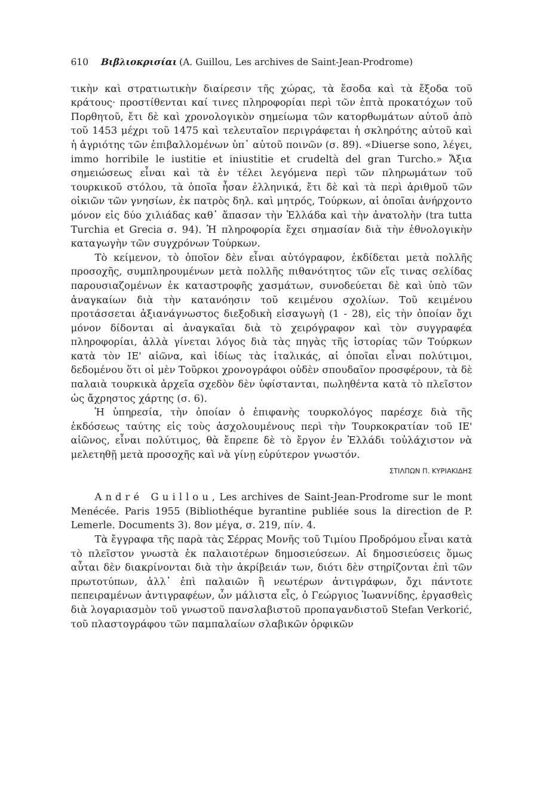610 Βιβλιοκρισίαι (A. Guillou, Les archives de Saint-Jean-Prodrome)
τικὴν καὶ στρατιωτικὴν διαίρεσιν τῆς χώρας, τὰ ἔσοδα καὶ τὰ ἔξοδα τοῦ κράτους· προστίθενται καί τινες πληροφορίαι περὶ τῶν ἑπτὰ προκατόχων τοῦ Πορθητοῦ, ἔτι δὲ καὶ χρονολογικὸν σημείωμα τῶν κατορθωμάτων αὐτοῦ ἀπὸ τοῦ 1453 μέχρι τοῦ 1475 καὶ τελευταῖον περιγράφεται ἡ σκληρότης αὐτοῦ καὶ ἡ ἀγριότης τῶν ἐπιβαλλομένων ὑπ᾽ αὐτοῦ ποινῶν (σ. 89). «Diuerse sono, λέγει, immo horribile le iustitie et iniustitie et crudeltà del gran Turcho.» Ἄξια σημειώσεως εἶναι καὶ τὰ ἐν τέλει λεγόμενα περὶ τῶν πληρωμάτων τοῦ τουρκικοῦ στόλου, τὰ ὁποῖα ἦσαν ἑλληνικά, ἔτι δὲ καὶ τὰ περὶ ἀριθμοῦ τῶν οἰκιῶν τῶν γνησίων, ἐκ πατρὸς δηλ. καὶ μητρός, Τούρκων, αἱ ὁποῖαι ἀνήρχοντο μόνον εἰς δύο χιλιάδας καθ᾽ ἅπασαν τὴν Ἑλλάδα καὶ τὴν ἀνατολὴν (tra tutta Turchia et Grecia σ. 94). Ἡ πληροφορία ἔχει σημασίαν διὰ τὴν ἐθνολογικὴν καταγωγὴν τῶν συγχρόνων Τούρκων.
Τὸ κείμενον, τὸ ὁποῖον δὲν εἶναι αὐτόγραφον, ἐκδίδεται μετὰ πολλῆς προσοχῆς, συμπληρουμένων μετὰ πολλῆς πιθανότητος τῶν εἴς τινας σελίδας παρουσιαζομένων ἐκ καταστροφῆς χασμάτων, συνοδεύεται δὲ καὶ ὑπὸ τῶν ἀναγκαίων διὰ τὴν κατανόησιν τοῦ κειμένου σχολίων. Τοῦ κειμένου προτάσσεται ἀξιανάγνωστος διεξοδικὴ εἰσαγωγὴ (1 - 28), εἰς τὴν ὁποίαν ὄχι μόνον δίδονται αἱ ἀναγκαῖαι διὰ τὸ χειρόγραφον καὶ τὸν συγγραφέα πληροφορίαι, ἀλλὰ γίνεται λόγος διὰ τὰς πηγὰς τῆς ἱστορίας τῶν Τούρκων κατὰ τὸν ΙΕ' αἰῶνα, καὶ ἰδίως τὰς ἰταλικάς, αἱ ὁποῖαι εἶναι πολύτιμοι, δεδομένου ὅτι οἱ μὲν Τοῦρκοι χρονογράφοι οὐδὲν σπουδαῖον προσφέρουν, τὰ δὲ παλαιὰ τουρκικὰ ἀρχεῖα σχεδὸν δὲν ὑφίστανται, πωληθέντα κατὰ τὸ πλεῖστον ὡς ἄχρηστος χάρτης (σ. 6).
Ἡ ὑπηρεσία, τὴν ὁποίαν ὁ ἐπιφανὴς τουρκολόγος παρέσχε διὰ τῆς ἐκδόσεως ταύτης εἰς τοὺς ἀσχολουμένους περὶ τὴν Τουρκοκρατίαν τοῦ ΙΕ' αἰῶνος, εἶναι πολύτιμος, θὰ ἔπρεπε δὲ τὸ ἔργον ἐν Ἑλλάδι τοὐλάχιστον νὰ μελετηθῇ μετὰ προσοχῆς καὶ νὰ γίνῃ εὐρύτερον γνωστόν.
ΣΤΙΛΠΩΝ Π. ΚΥΡΙΑΚΙΔΗΣ
André Guillou, Les archives de Saint-Jean-Prodrome sur le mont Menécée. Paris 1955 (Bibliothéque byrantine publiée sous la direction de P. Lemerle. Documents 3). 8ον μέγα, σ. 219, πίν. 4.
Τὰ ἔγγραφα τῆς παρὰ τὰς Σέρρας Μονῆς τοῦ Τιμίου Προδρόμου εἶναι κατὰ τὸ πλεῖστον γνωστὰ ἐκ παλαιοτέρων δημοσιεύσεων. Αἱ δημοσιεύσεις ὅμως αὗται δὲν διακρίνονται διὰ τὴν ἀκρίβειάν των, διότι δὲν στηρίζονται ἐπὶ τῶν πρωτοτύπων, ἀλλ᾽ ἐπὶ παλαιῶν ἢ νεωτέρων ἀντιγράφων, ὄχι πάντοτε πεπειραμένων ἀντιγραφέων, ὧν μάλιστα εἷς, ὁ Γεώργιος Ἰωαννίδης, ἐργασθεὶς διὰ λογαριασμὸν τοῦ γνωστοῦ πανσλαβιστοῦ προπαγανδιστοῦ Stefan Verkorić, τοῦ πλαστογράφου τῶν παμπαλαίων σλαβικῶν ὀρφικῶν